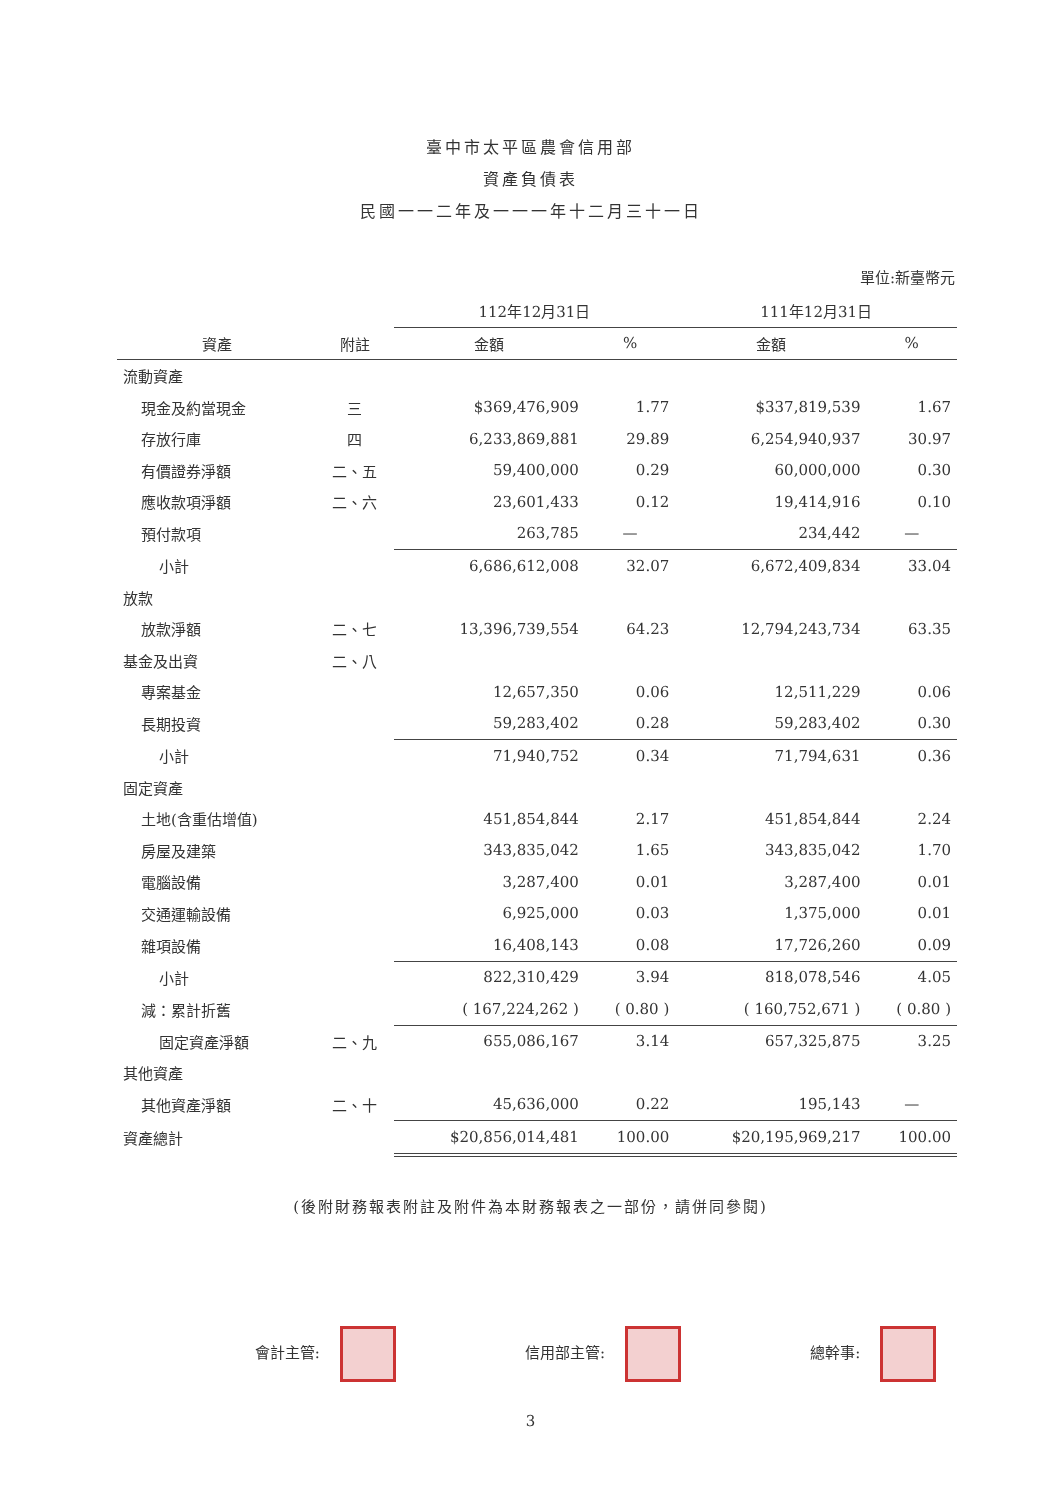臺中市太平區農會信用部
資產負債表
民國一一二年及一一一年十二月三十一日
單位:新臺幣元
| | | 112年12月31日 | | 111年12月31日 | |
| --- | --- | --- | --- | --- | --- |
| 資產 | 附註 | 金額 | % | 金額 | % |
| 流動資產 | | | | | |
| 現金及約當現金 | 三 | $369,476,909 | 1.77 | $337,819,539 | 1.67 |
| 存放行庫 | 四 | 6,233,869,881 | 29.89 | 6,254,940,937 | 30.97 |
| 有價證券淨額 | 二、五 | 59,400,000 | 0.29 | 60,000,000 | 0.30 |
| 應收款項淨額 | 二、六 | 23,601,433 | 0.12 | 19,414,916 | 0.10 |
| 預付款項 | | 263,785 | — | 234,442 | — |
| 小計 | | 6,686,612,008 | 32.07 | 6,672,409,834 | 33.04 |
| 放款 | | | | | |
| 放款淨額 | 二、七 | 13,396,739,554 | 64.23 | 12,794,243,734 | 63.35 |
| 基金及出資 | 二、八 | | | | |
| 專案基金 | | 12,657,350 | 0.06 | 12,511,229 | 0.06 |
| 長期投資 | | 59,283,402 | 0.28 | 59,283,402 | 0.30 |
| 小計 | | 71,940,752 | 0.34 | 71,794,631 | 0.36 |
| 固定資產 | | | | | |
| 土地(含重估增值) | | 451,854,844 | 2.17 | 451,854,844 | 2.24 |
| 房屋及建築 | | 343,835,042 | 1.65 | 343,835,042 | 1.70 |
| 電腦設備 | | 3,287,400 | 0.01 | 3,287,400 | 0.01 |
| 交通運輸設備 | | 6,925,000 | 0.03 | 1,375,000 | 0.01 |
| 雜項設備 | | 16,408,143 | 0.08 | 17,726,260 | 0.09 |
| 小計 | | 822,310,429 | 3.94 | 818,078,546 | 4.05 |
| 減：累計折舊 | | ( 167,224,262 ) | ( 0.80 ) | ( 160,752,671 ) | ( 0.80 ) |
| 固定資產淨額 | 二、九 | 655,086,167 | 3.14 | 657,325,875 | 3.25 |
| 其他資產 | | | | | |
| 其他資產淨額 | 二、十 | 45,636,000 | 0.22 | 195,143 | — |
| 資產總計 | | $20,856,014,481 | 100.00 | $20,195,969,217 | 100.00 |
(後附財務報表附註及附件為本財務報表之一部份，請併同參閱)
會計主管: 信用部主管: 總幹事:
3